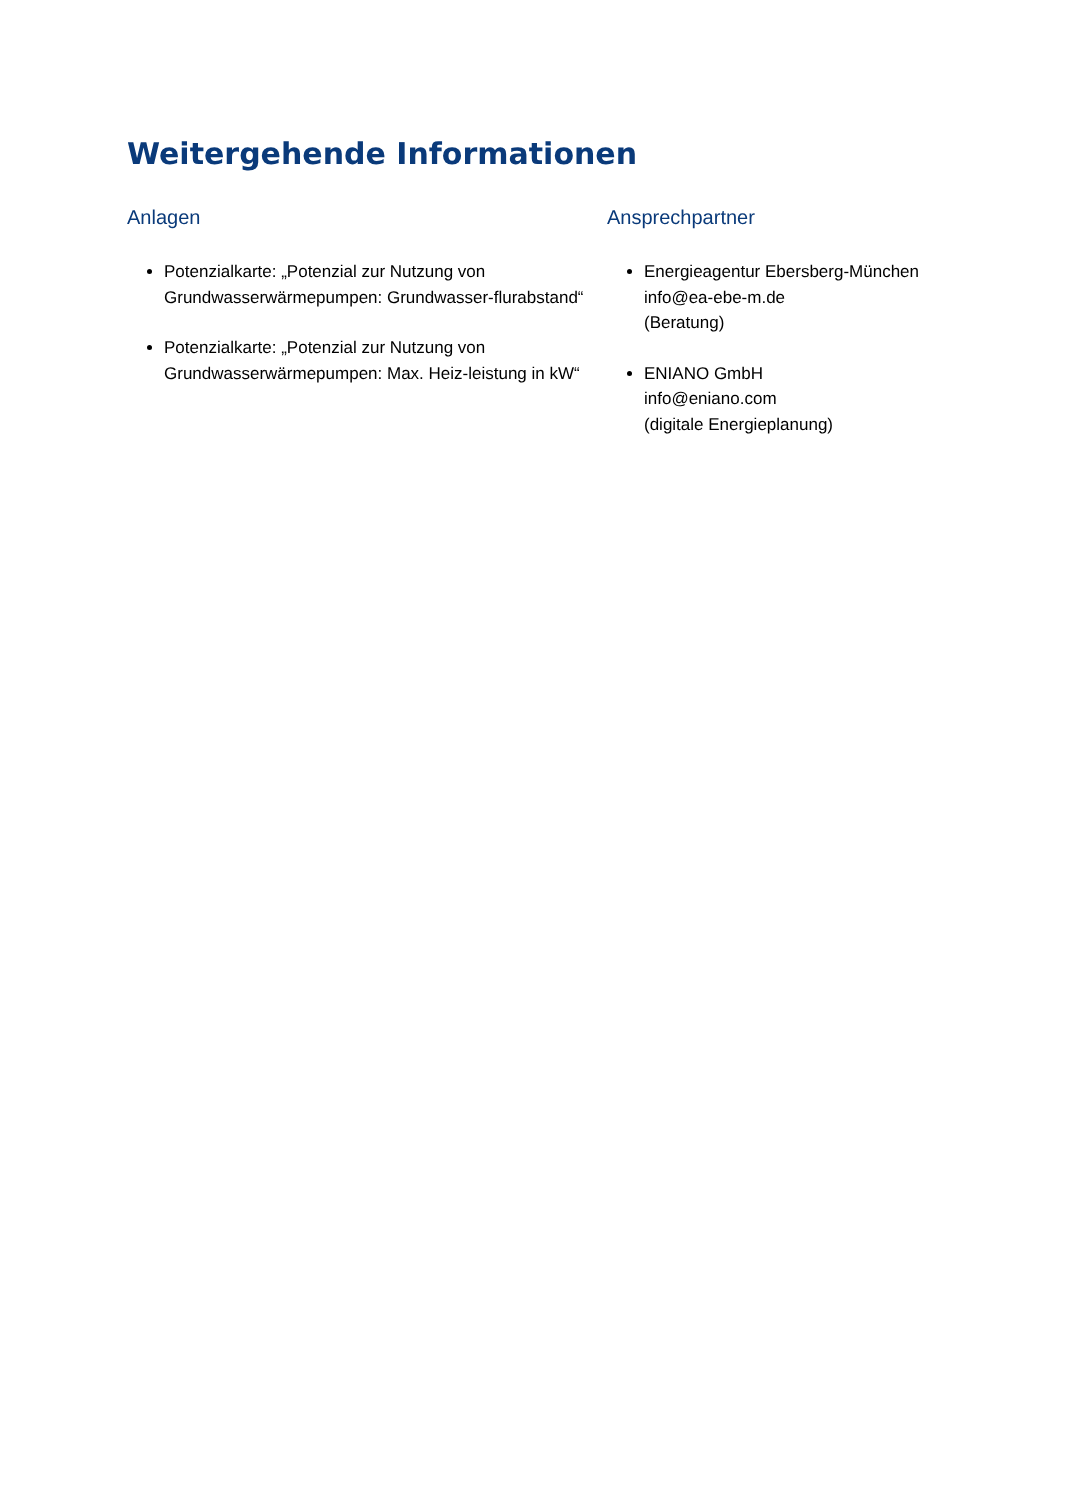Weitergehende Informationen
Anlagen
Potenzialkarte: „Potenzial zur Nutzung von Grundwasserwärmepumpen: Grundwasser-flurabstand“
Potenzialkarte: „Potenzial zur Nutzung von Grundwasserwärmepumpen: Max. Heiz-leistung in kW“
Ansprechpartner
Energieagentur Ebersberg-München
info@ea-ebe-m.de
(Beratung)
ENIANO GmbH
info@eniano.com
(digitale Energieplanung)